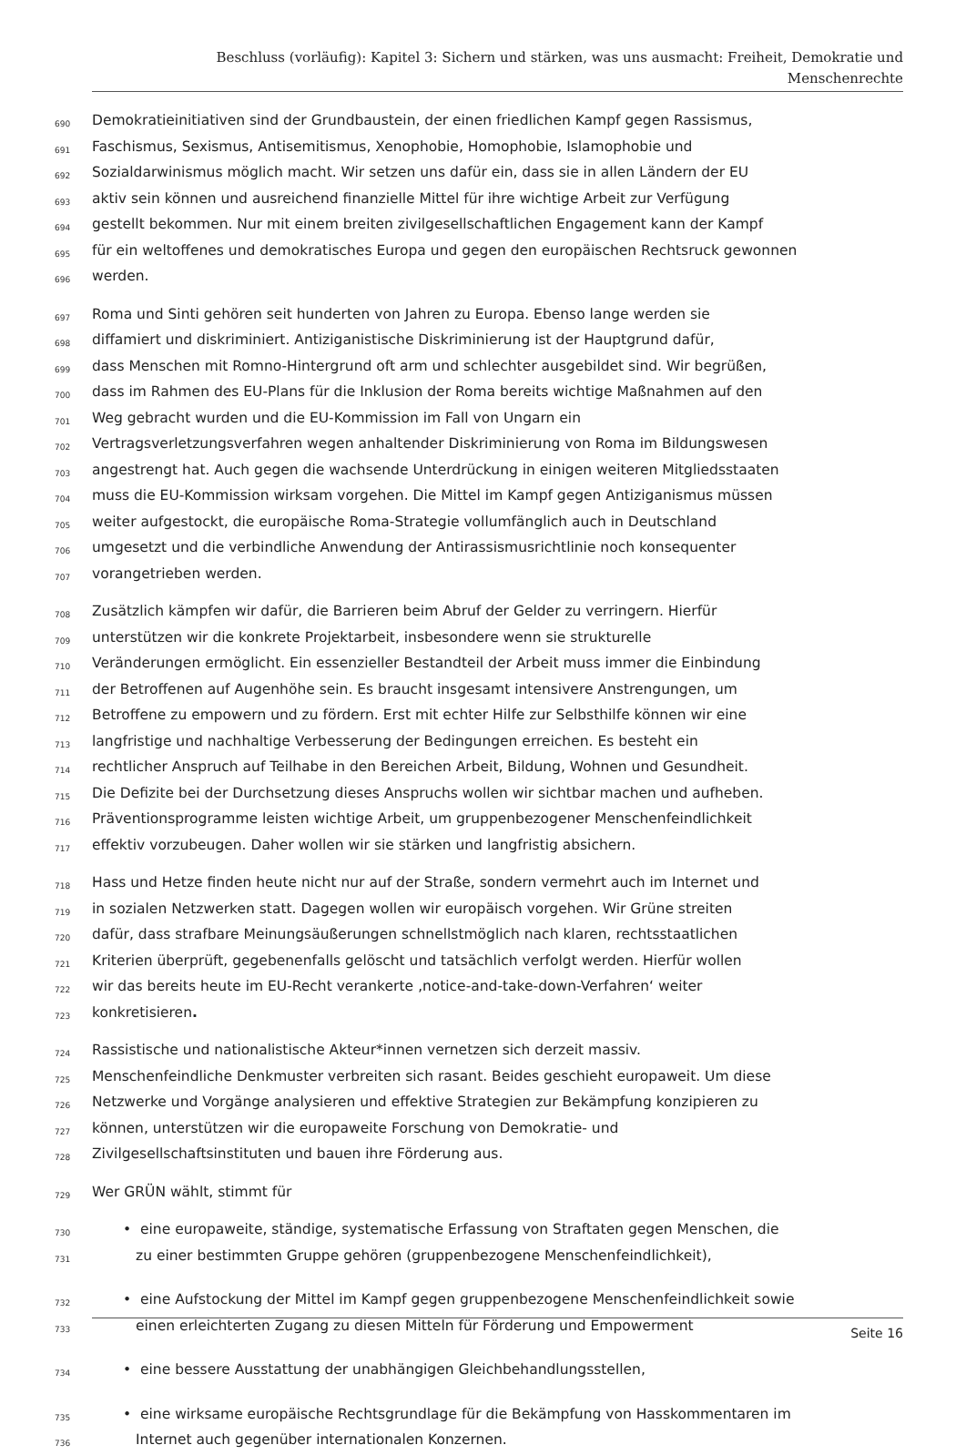Beschluss (vorläufig): Kapitel 3: Sichern und stärken, was uns ausmacht: Freiheit, Demokratie und
Menschenrechte
690 Demokratieinitiativen sind der Grundbaustein, der einen friedlichen Kampf gegen Rassismus,
691 Faschismus, Sexismus, Antisemitismus, Xenophobie, Homophobie, Islamophobie und
692 Sozialdarwinismus möglich macht. Wir setzen uns dafür ein, dass sie in allen Ländern der EU
693 aktiv sein können und ausreichend finanzielle Mittel für ihre wichtige Arbeit zur Verfügung
694 gestellt bekommen. Nur mit einem breiten zivilgesellschaftlichen Engagement kann der Kampf
695 für ein weltoffenes und demokratisches Europa und gegen den europäischen Rechtsruck gewonnen
696 werden.
697 Roma und Sinti gehören seit hunderten von Jahren zu Europa. Ebenso lange werden sie
698 diffamiert und diskriminiert. Antiziganistische Diskriminierung ist der Hauptgrund dafür,
699 dass Menschen mit Romno-Hintergrund oft arm und schlechter ausgebildet sind. Wir begrüßen,
700 dass im Rahmen des EU-Plans für die Inklusion der Roma bereits wichtige Maßnahmen auf den
701 Weg gebracht wurden und die EU-Kommission im Fall von Ungarn ein
702 Vertragsverletzungsverfahren wegen anhaltender Diskriminierung von Roma im Bildungswesen
703 angestrengt hat. Auch gegen die wachsende Unterdrückung in einigen weiteren Mitgliedsstaaten
704 muss die EU-Kommission wirksam vorgehen. Die Mittel im Kampf gegen Antiziganismus müssen
705 weiter aufgestockt, die europäische Roma-Strategie vollumfänglich auch in Deutschland
706 umgesetzt und die verbindliche Anwendung der Antirassismusrichtlinie noch konsequenter
707 vorangetrieben werden.
708 Zusätzlich kämpfen wir dafür, die Barrieren beim Abruf der Gelder zu verringern. Hierfür
709 unterstützen wir die konkrete Projektarbeit, insbesondere wenn sie strukturelle
710 Veränderungen ermöglicht. Ein essenzieller Bestandteil der Arbeit muss immer die Einbindung
711 der Betroffenen auf Augenhöhe sein. Es braucht insgesamt intensivere Anstrengungen, um
712 Betroffene zu empowern und zu fördern. Erst mit echter Hilfe zur Selbsthilfe können wir eine
713 langfristige und nachhaltige Verbesserung der Bedingungen erreichen. Es besteht ein
714 rechtlicher Anspruch auf Teilhabe in den Bereichen Arbeit, Bildung, Wohnen und Gesundheit.
715 Die Defizite bei der Durchsetzung dieses Anspruchs wollen wir sichtbar machen und aufheben.
716 Präventionsprogramme leisten wichtige Arbeit, um gruppenbezogener Menschenfeindlichkeit
717 effektiv vorzubeugen. Daher wollen wir sie stärken und langfristig absichern.
718 Hass und Hetze finden heute nicht nur auf der Straße, sondern vermehrt auch im Internet und
719 in sozialen Netzwerken statt. Dagegen wollen wir europäisch vorgehen. Wir Grüne streiten
720 dafür, dass strafbare Meinungsäußerungen schnellstmöglich nach klaren, rechtsstaatlichen
721 Kriterien überprüft, gegebenenfalls gelöscht und tatsächlich verfolgt werden. Hierfür wollen
722 wir das bereits heute im EU-Recht verankerte ‚notice-and-take-down-Verfahren‘ weiter
723 konkretisieren.
724 Rassistische und nationalistische Akteur*innen vernetzen sich derzeit massiv.
725 Menschenfeindliche Denkmuster verbreiten sich rasant. Beides geschieht europaweit. Um diese
726 Netzwerke und Vorgänge analysieren und effektive Strategien zur Bekämpfung konzipieren zu
727 können, unterstützen wir die europaweite Forschung von Demokratie- und
728 Zivilgesellschaftsinstituten und bauen ihre Förderung aus.
729 Wer GRÜN wählt, stimmt für
730 • eine europaweite, ständige, systematische Erfassung von Straftaten gegen Menschen, die
731 zu einer bestimmten Gruppe gehören (gruppenbezogene Menschenfeindlichkeit),
732 • eine Aufstockung der Mittel im Kampf gegen gruppenbezogene Menschenfeindlichkeit sowie
733 einen erleichterten Zugang zu diesen Mitteln für Förderung und Empowerment
734 • eine bessere Ausstattung der unabhängigen Gleichbehandlungsstellen,
735 • eine wirksame europäische Rechtsgrundlage für die Bekämpfung von Hasskommentaren im
736 Internet auch gegenüber internationalen Konzernen.
Seite 16